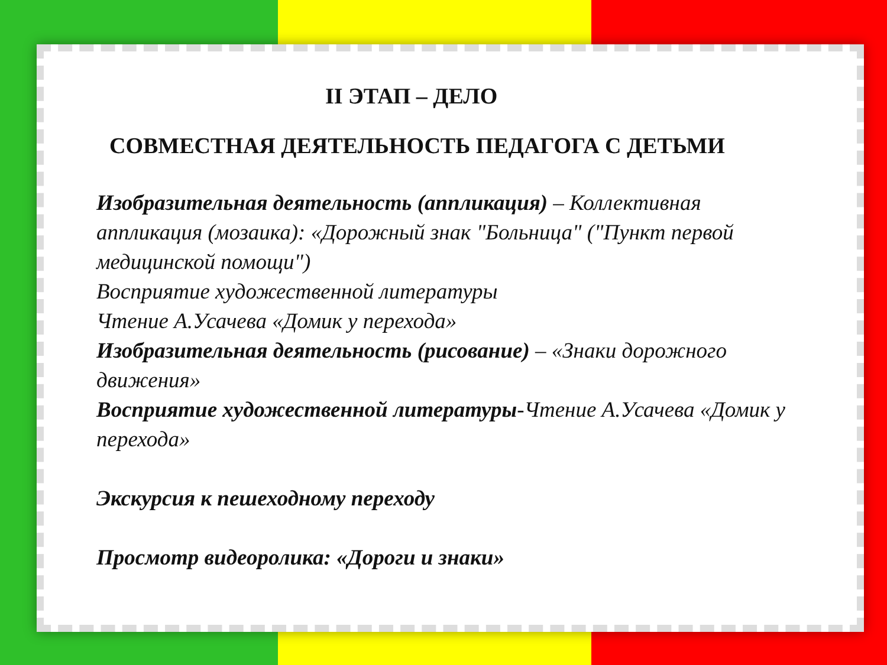II ЭТАП – ДЕЛО
СОВМЕСТНАЯ ДЕЯТЕЛЬНОСТЬ ПЕДАГОГА С ДЕТЬМИ
Изобразительная деятельность (аппликация) – Коллективная аппликация (мозаика): «Дорожный знак "Больница" ("Пункт первой медицинской помощи")
Восприятие художественной литературы
Чтение А.Усачева «Домик у перехода»
Изобразительная деятельность (рисование) – «Знаки дорожного движения»
Восприятие художественной литературы-Чтение А.Усачева «Домик у перехода»
Экскурсия к пешеходному переходу
Просмотр видеоролика: «Дороги и знаки»